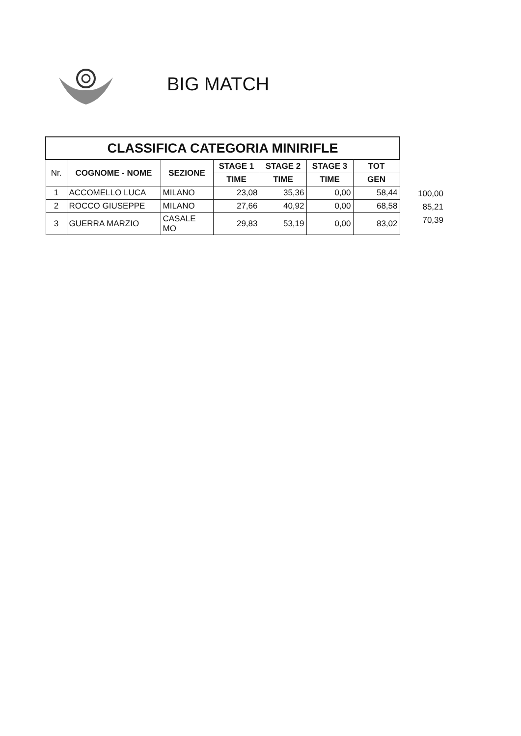BIG MATCH
| CLASSIFICA CATEGORIA MINIRIFLE | | | | | | |
| --- | --- | --- | --- | --- | --- | --- |
| Nr. | COGNOME - NOME | SEZIONE | STAGE 1 | STAGE 2 | STAGE 3 | TOT |
| | | | TIME | TIME | TIME | GEN |
| 1 | ACCOMELLO LUCA | MILANO | 23,08 | 35,36 | 0,00 | 58,44 |
| 2 | ROCCO GIUSEPPE | MILANO | 27,66 | 40,92 | 0,00 | 68,58 |
| 3 | GUERRA MARZIO | CASALE MO | 29,83 | 53,19 | 0,00 | 83,02 |
100,00
85,21
70,39